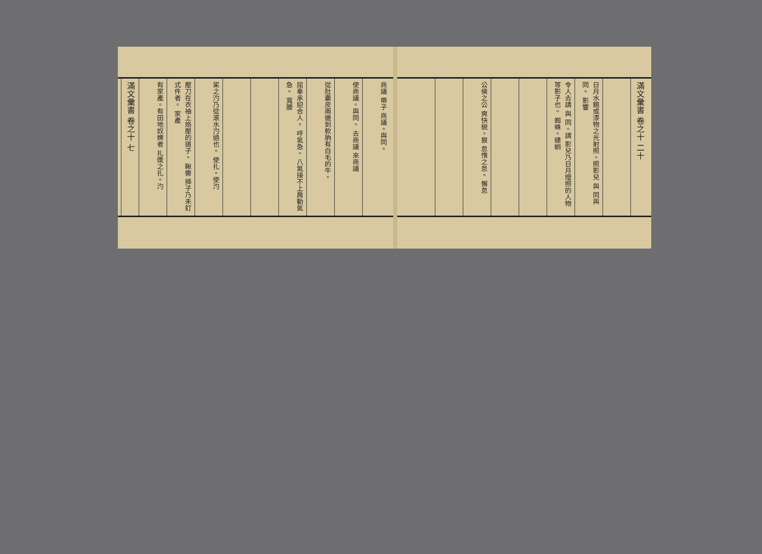商議 帶子 商議。與同。
使商議。與同。 去商議 來商議
從肚囊皮兩邊到軟肭有白毛的牛。
屈奉承迎合人。 呼氣急。 八氣接不上肩動氣急。 寬腰
桨之汋乃從滚水汋過也。 使扎。使汋
壓刀在衣袖上烙壓的道子。 鞦轡 揷子乃未釘式件者。 家產
有家產。有田地奴婢者 扎漿之扎。汋
滿文彙書 卷之十 七
滿文彙書 卷之十 二十
日月水鏡或漆物之光射照。照影兒 與 同與 同。 影響
令人去請 與 同。請 影兒乃日月燈照的人物等影子也。 蜘蛛。蟏蛸
公侯之公 爽快貌。狠 怠惰之怠。 懈怠